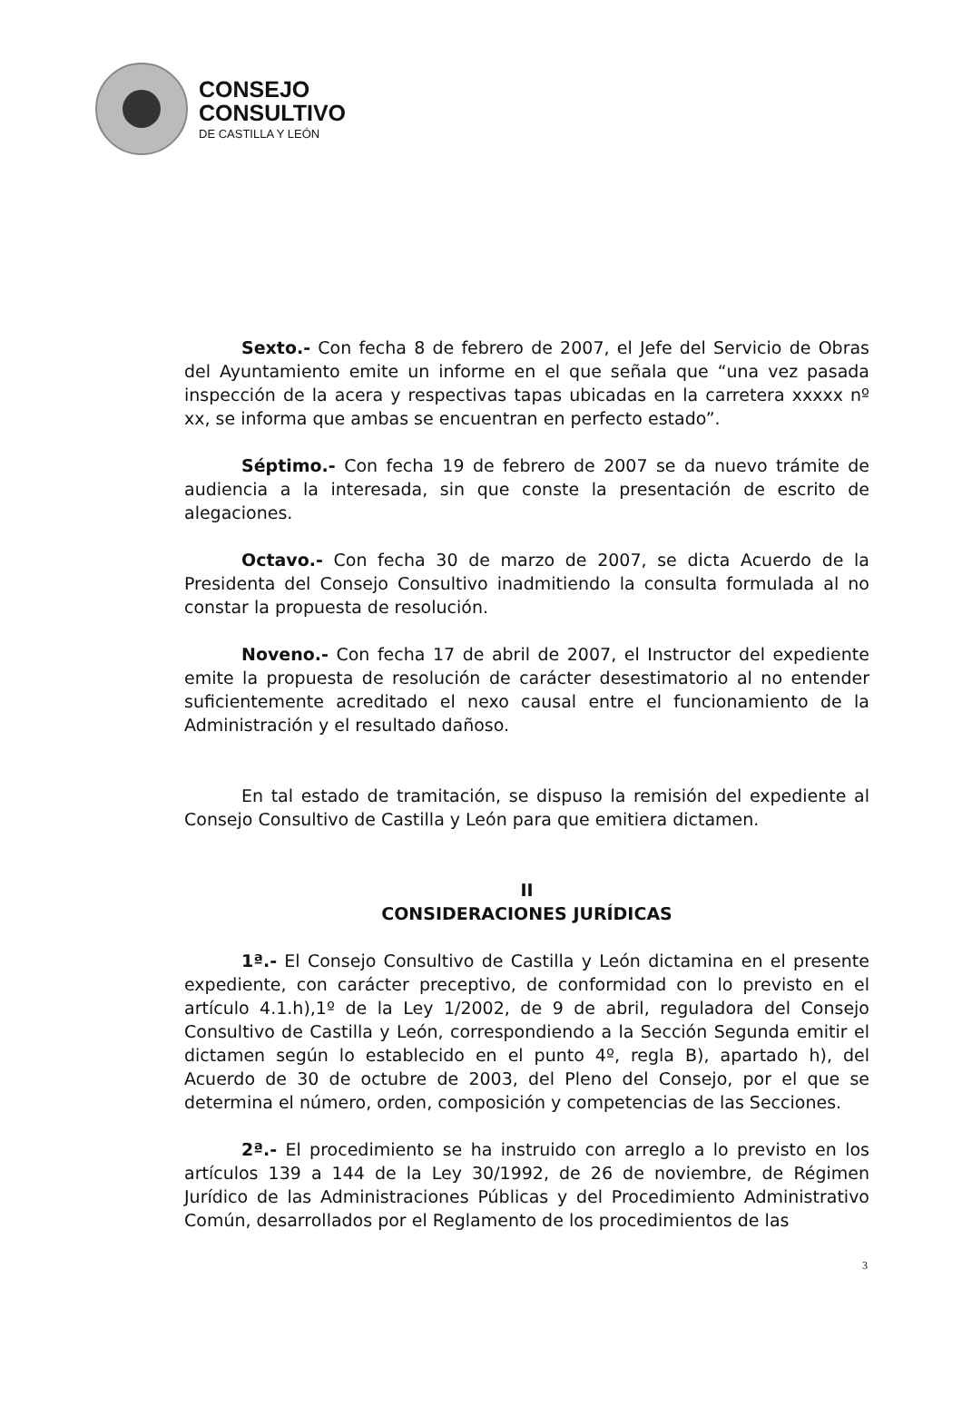CONSEJO
CONSULTIVO
DE CASTILLA Y LEÓN
Sexto.- Con fecha 8 de febrero de 2007, el Jefe del Servicio de Obras del Ayuntamiento emite un informe en el que señala que “una vez pasada inspección de la acera y respectivas tapas ubicadas en la carretera xxxxx nº xx, se informa que ambas se encuentran en perfecto estado”.
Séptimo.- Con fecha 19 de febrero de 2007 se da nuevo trámite de audiencia a la interesada, sin que conste la presentación de escrito de alegaciones.
Octavo.- Con fecha 30 de marzo de 2007, se dicta Acuerdo de la Presidenta del Consejo Consultivo inadmitiendo la consulta formulada al no constar la propuesta de resolución.
Noveno.- Con fecha 17 de abril de 2007, el Instructor del expediente emite la propuesta de resolución de carácter desestimatorio al no entender suficientemente acreditado el nexo causal entre el funcionamiento de la Administración y el resultado dañoso.
En tal estado de tramitación, se dispuso la remisión del expediente al Consejo Consultivo de Castilla y León para que emitiera dictamen.
II
CONSIDERACIONES JURÍDICAS
1ª.- El Consejo Consultivo de Castilla y León dictamina en el presente expediente, con carácter preceptivo, de conformidad con lo previsto en el artículo 4.1.h),1º de la Ley 1/2002, de 9 de abril, reguladora del Consejo Consultivo de Castilla y León, correspondiendo a la Sección Segunda emitir el dictamen según lo establecido en el punto 4º, regla B), apartado h), del Acuerdo de 30 de octubre de 2003, del Pleno del Consejo, por el que se determina el número, orden, composición y competencias de las Secciones.
2ª.- El procedimiento se ha instruido con arreglo a lo previsto en los artículos 139 a 144 de la Ley 30/1992, de 26 de noviembre, de Régimen Jurídico de las Administraciones Públicas y del Procedimiento Administrativo Común, desarrollados por el Reglamento de los procedimientos de las
3